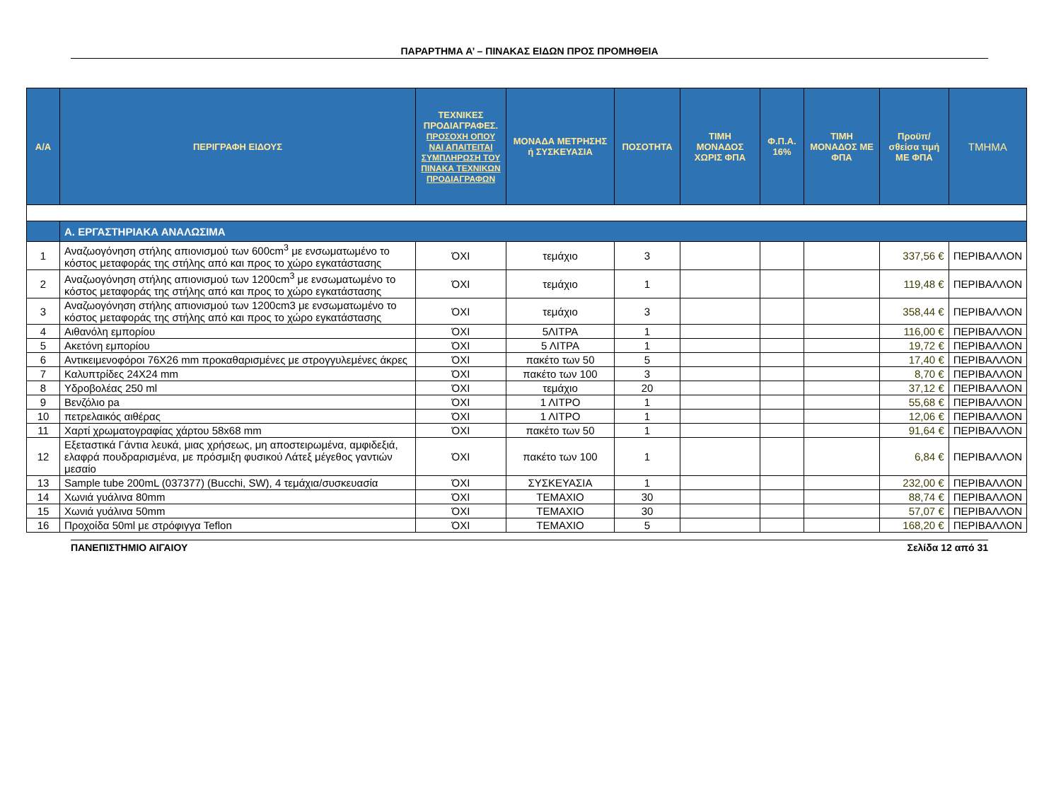ΠΑΡΑΡΤΗΜΑ Α’ – ΠΙΝΑΚΑΣ ΕΙΔΩΝ ΠΡΟΣ ΠΡΟΜΗΘΕΙΑ
| Α/Α | ΠΕΡΙΓΡΑΦΗ ΕΙΔΟΥΣ | ΤΕΧΝΙΚΕΣ ΠΡΟΔΙΑΓΡΑΦΕΣ. ΠΡΟΣΟΧΗ ΟΠΟΥ ΝΑΙ ΑΠΑΙΤΕΙΤΑΙ ΣΥΜΠΛΗΡΩΣΗ ΤΟΥ ΠΙΝΑΚΑ ΤΕΧΝΙΚΩΝ ΠΡΟΔΙΑΓΡΑΦΩΝ | ΜΟΝΑΔΑ ΜΕΤΡΗΣΗΣ ή ΣΥΣΚΕΥΑΣΙΑ | ΠΟΣΟΤΗΤΑ | ΤΙΜΗ ΜΟΝΑΔΟΣ ΧΩΡΙΣ ΦΠΑ | Φ.Π.Α. 16% | ΤΙΜΗ ΜΟΝΑΔΟΣ ΜΕ ΦΠΑ | Προϋπ/σθείσα τιμή ΜΕ ΦΠΑ | ΤΜΗΜΑ |
| --- | --- | --- | --- | --- | --- | --- | --- | --- | --- |
| | Α. ΕΡΓΑΣΤΗΡΙΑΚΑ ΑΝΑΛΩΣΙΜΑ | | | | | | | | |
| 1 | Αναζωογόνηση στήλης απιονισμού των 600cm<sup>3</sup> με ενσωματωμένο το κόστος μεταφοράς της στήλης από και προς το χώρο εγκατάστασης | ΌΧΙ | τεμάχιο | 3 | | | | 337,56 € | ΠΕΡΙΒΑΛΛΟΝ |
| 2 | Αναζωογόνηση στήλης απιονισμού των 1200cm<sup>3</sup> με ενσωματωμένο το κόστος μεταφοράς της στήλης από και προς το χώρο εγκατάστασης | ΌΧΙ | τεμάχιο | 1 | | | | 119,48 € | ΠΕΡΙΒΑΛΛΟΝ |
| 3 | Αναζωογόνηση στήλης απιονισμού των 1200cm3 με ενσωματωμένο το κόστος μεταφοράς της στήλης από και προς το χώρο εγκατάστασης | ΌΧΙ | τεμάχιο | 3 | | | | 358,44 € | ΠΕΡΙΒΑΛΛΟΝ |
| 4 | Αιθανόλη εμπορίου | ΌΧΙ | 5ΛΙΤΡΑ | 1 | | | | 116,00 € | ΠΕΡΙΒΑΛΛΟΝ |
| 5 | Ακετόνη εμπορίου | ΌΧΙ | 5 ΛΙΤΡΑ | 1 | | | | 19,72 € | ΠΕΡΙΒΑΛΛΟΝ |
| 6 | Αντικειμενοφόροι 76X26 mm προκαθαρισμένες με στρογγυλεμένες άκρες | ΌΧΙ | πακέτο των 50 | 5 | | | | 17,40 € | ΠΕΡΙΒΑΛΛΟΝ |
| 7 | Καλυπτρίδες 24X24 mm | ΌΧΙ | πακέτο των 100 | 3 | | | | 8,70 € | ΠΕΡΙΒΑΛΛΟΝ |
| 8 | Υδροβολέας 250 ml | ΌΧΙ | τεμάχιο | 20 | | | | 37,12 € | ΠΕΡΙΒΑΛΛΟΝ |
| 9 | Βενζόλιο pa | ΌΧΙ | 1 ΛΙΤΡΟ | 1 | | | | 55,68 € | ΠΕΡΙΒΑΛΛΟΝ |
| 10 | πετρελαικός αιθέρας | ΌΧΙ | 1 ΛΙΤΡΟ | 1 | | | | 12,06 € | ΠΕΡΙΒΑΛΛΟΝ |
| 11 | Χαρτί χρωματογραφίας χάρτου 58x68 mm | ΌΧΙ | πακέτο των 50 | 1 | | | | 91,64 € | ΠΕΡΙΒΑΛΛΟΝ |
| 12 | Εξεταστικά Γάντια λευκά, μιας χρήσεως, μη αποστειρωμένα, αμφιδεξιά, ελαφρά πουδραρισμένα, με πρόσμιξη φυσικού Λάτεξ μέγεθος γαντιών μεσαίο | ΌΧΙ | πακέτο των 100 | 1 | | | | 6,84 € | ΠΕΡΙΒΑΛΛΟΝ |
| 13 | Sample tube 200mL (037377) (Bucchi, SW), 4 τεμάχια/συσκευασία | ΌΧΙ | ΣΥΣΚΕΥΑΣΙΑ | 1 | | | | 232,00 € | ΠΕΡΙΒΑΛΛΟΝ |
| 14 | Χωνιά γυάλινα 80mm | ΌΧΙ | ΤΕΜΑΧΙΟ | 30 | | | | 88,74 € | ΠΕΡΙΒΑΛΛΟΝ |
| 15 | Χωνιά γυάλινα 50mm | ΌΧΙ | ΤΕΜΑΧΙΟ | 30 | | | | 57,07 € | ΠΕΡΙΒΑΛΛΟΝ |
| 16 | Προχοίδα 50ml με στρόφιγγα Teflon | ΌΧΙ | ΤΕΜΑΧΙΟ | 5 | | | | 168,20 € | ΠΕΡΙΒΑΛΛΟΝ |
ΠΑΝΕΠΙΣΤΗΜΙΟ ΑΙΓΑΙΟΥ Σελίδα 12 από 31